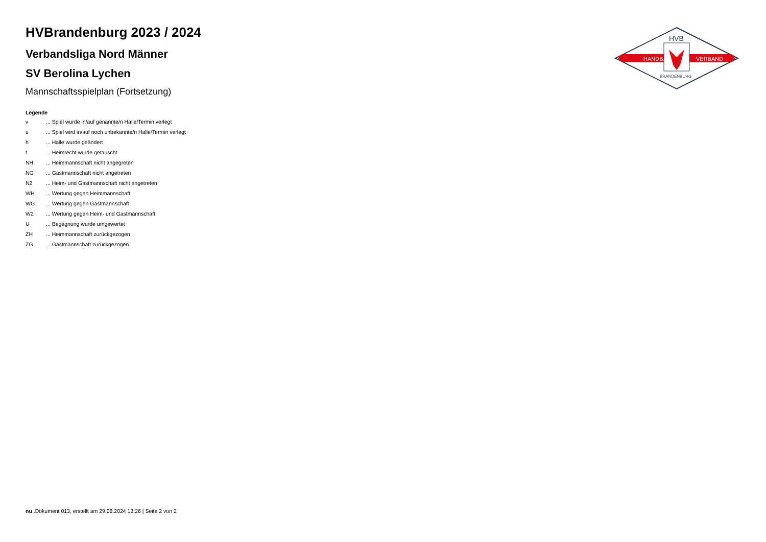HANDBALL
VERBAND
HVB
BRANDENBURG
HVBrandenburg 2023 / 2024
Verbandsliga Nord Männer
SV Berolina Lychen
Mannschaftsspielplan (Fortsetzung)
Legende
| v | ... Spiel wurde in/auf genannte/n Halle/Termin verlegt |
| u | ... Spiel wird in/auf noch unbekannte/n Halle/Termin verlegt |
| h | ... Halle wurde geändert |
| t | ... Heimrecht wurde getauscht |
| NH | ... Heimmannschaft nicht angegreten |
| NG | ... Gastmannschaft nicht angetreten |
| N2 | ... Heim- und Gastmannschaft nicht angetreten |
| WH | ... Wertung gegen Heimmannschaft |
| WG | ... Wertung gegen Gastmannschaft |
| W2 | ... Wertung gegen Heim- und Gastmannschaft |
| U | ... Begegnung wurde umgewertet |
| ZH | ... Heimmannschaft zurückgezogen |
| ZG | ... Gastmannschaft zurückgezogen |
nu .Dokument 013, erstellt am 29.06.2024 13:26 | Seite 2 von 2